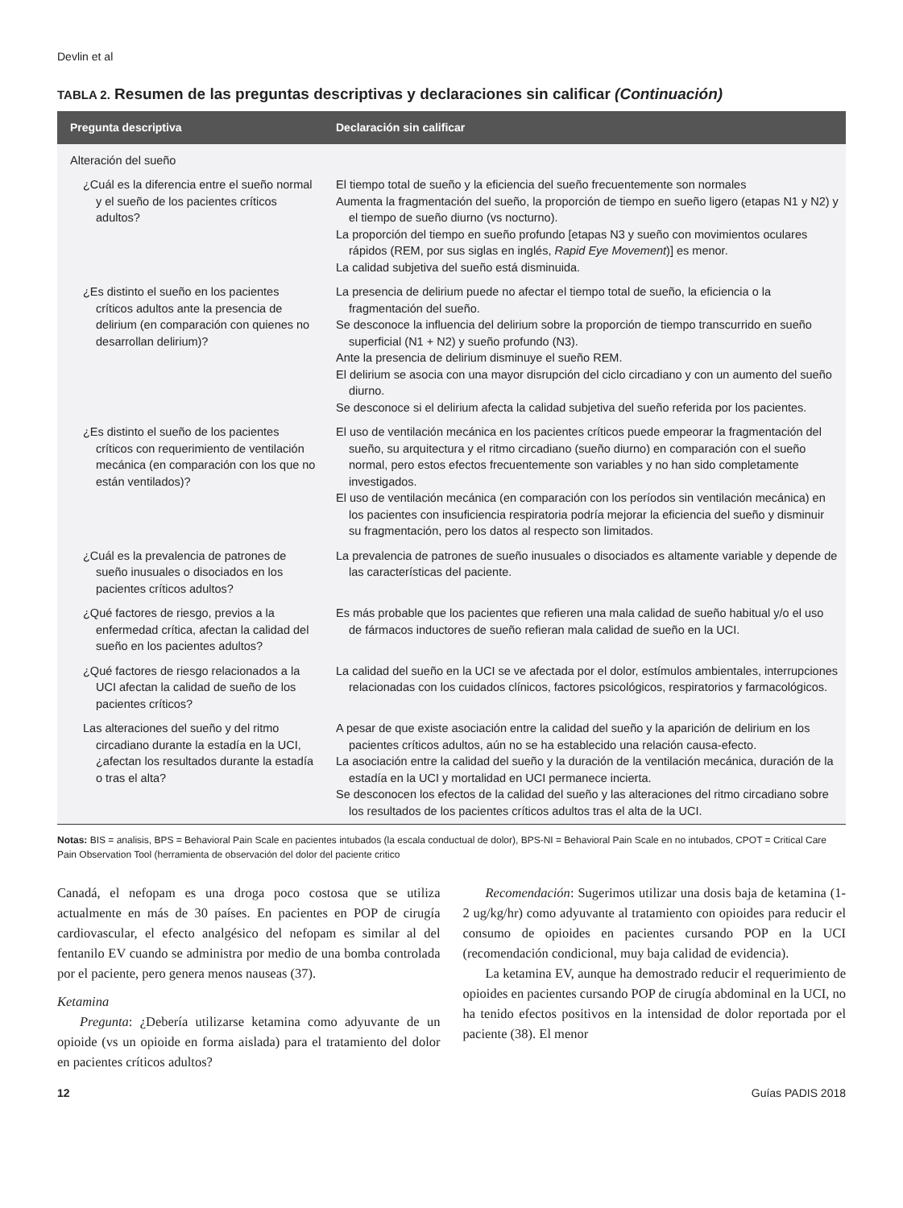Devlin et al
TABLA 2. Resumen de las preguntas descriptivas y declaraciones sin calificar (Continuación)
| Pregunta descriptiva | Declaración sin calificar |
| --- | --- |
| Alteración del sueño | |
| ¿Cuál es la diferencia entre el sueño normal y el sueño de los pacientes críticos adultos? | El tiempo total de sueño y la eficiencia del sueño frecuentemente son normales Aumenta la fragmentación del sueño, la proporción de tiempo en sueño ligero (etapas N1 y N2) y el tiempo de sueño diurno (vs nocturno). La proporción del tiempo en sueño profundo [etapas N3 y sueño con movimientos oculares rápidos (REM, por sus siglas en inglés, Rapid Eye Movement )] es menor. La calidad subjetiva del sueño está disminuida. |
| ¿Es distinto el sueño en los pacientes críticos adultos ante la presencia de delirium (en comparación con quienes no desarrollan delirium)? | La presencia de delirium puede no afectar el tiempo total de sueño, la eficiencia o la fragmentación del sueño. Se desconoce la influencia del delirium sobre la proporción de tiempo transcurrido en sueño superficial (N1 + N2) y sueño profundo (N3). Ante la presencia de delirium disminuye el sueño REM. El delirium se asocia con una mayor disrupción del ciclo circadiano y con un aumento del sueño diurno. Se desconoce si el delirium afecta la calidad subjetiva del sueño referida por los pacientes. |
| ¿Es distinto el sueño de los pacientes críticos con requerimiento de ventilación mecánica (en comparación con los que no están ventilados)? | El uso de ventilación mecánica en los pacientes críticos puede empeorar la fragmentación del sueño, su arquitectura y el ritmo circadiano (sueño diurno) en comparación con el sueño normal, pero estos efectos frecuentemente son variables y no han sido completamente investigados. El uso de ventilación mecánica (en comparación con los períodos sin ventilación mecánica) en los pacientes con insuficiencia respiratoria podría mejorar la eficiencia del sueño y disminuir su fragmentación, pero los datos al respecto son limitados. |
| ¿Cuál es la prevalencia de patrones de sueño inusuales o disociados en los pacientes críticos adultos? | La prevalencia de patrones de sueño inusuales o disociados es altamente variable y depende de las características del paciente. |
| ¿Qué factores de riesgo, previos a la enfermedad crítica, afectan la calidad del sueño en los pacientes adultos? | Es más probable que los pacientes que refieren una mala calidad de sueño habitual y/o el uso de fármacos inductores de sueño refieran mala calidad de sueño en la UCI. |
| ¿Qué factores de riesgo relacionados a la UCI afectan la calidad de sueño de los pacientes críticos? | La calidad del sueño en la UCI se ve afectada por el dolor, estímulos ambientales, interrupciones relacionadas con los cuidados clínicos, factores psicológicos, respiratorios y farmacológicos. |
| Las alteraciones del sueño y del ritmo circadiano durante la estadía en la UCI, ¿afectan los resultados durante la estadía o tras el alta? | A pesar de que existe asociación entre la calidad del sueño y la aparición de delirium en los pacientes críticos adultos, aún no se ha establecido una relación causa-efecto. La asociación entre la calidad del sueño y la duración de la ventilación mecánica, duración de la estadía en la UCI y mortalidad en UCI permanece incierta. Se desconocen los efectos de la calidad del sueño y las alteraciones del ritmo circadiano sobre los resultados de los pacientes críticos adultos tras el alta de la UCI. |
Notas: BIS = analisis, BPS = Behavioral Pain Scale en pacientes intubados (la escala conductual de dolor), BPS-NI = Behavioral Pain Scale en no intubados, CPOT = Critical Care Pain Observation Tool (herramienta de observación del dolor del paciente critico
Canadá, el nefopam es una droga poco costosa que se utiliza actualmente en más de 30 países. En pacientes en POP de cirugía cardiovascular, el efecto analgésico del nefopam es similar al del fentanilo EV cuando se administra por medio de una bomba controlada por el paciente, pero genera menos nauseas (37).
Ketamina
Pregunta: ¿Debería utilizarse ketamina como adyuvante de un opioide (vs un opioide en forma aislada) para el tratamiento del dolor en pacientes críticos adultos?
Recomendación: Sugerimos utilizar una dosis baja de ketamina (1-2 ug/kg/hr) como adyuvante al tratamiento con opioides para reducir el consumo de opioides en pacientes cursando POP en la UCI (recomendación condicional, muy baja calidad de evidencia).
La ketamina EV, aunque ha demostrado reducir el requerimiento de opioides en pacientes cursando POP de cirugía abdominal en la UCI, no ha tenido efectos positivos en la intensidad de dolor reportada por el paciente (38). El menor
12 Guías PADIS 2018